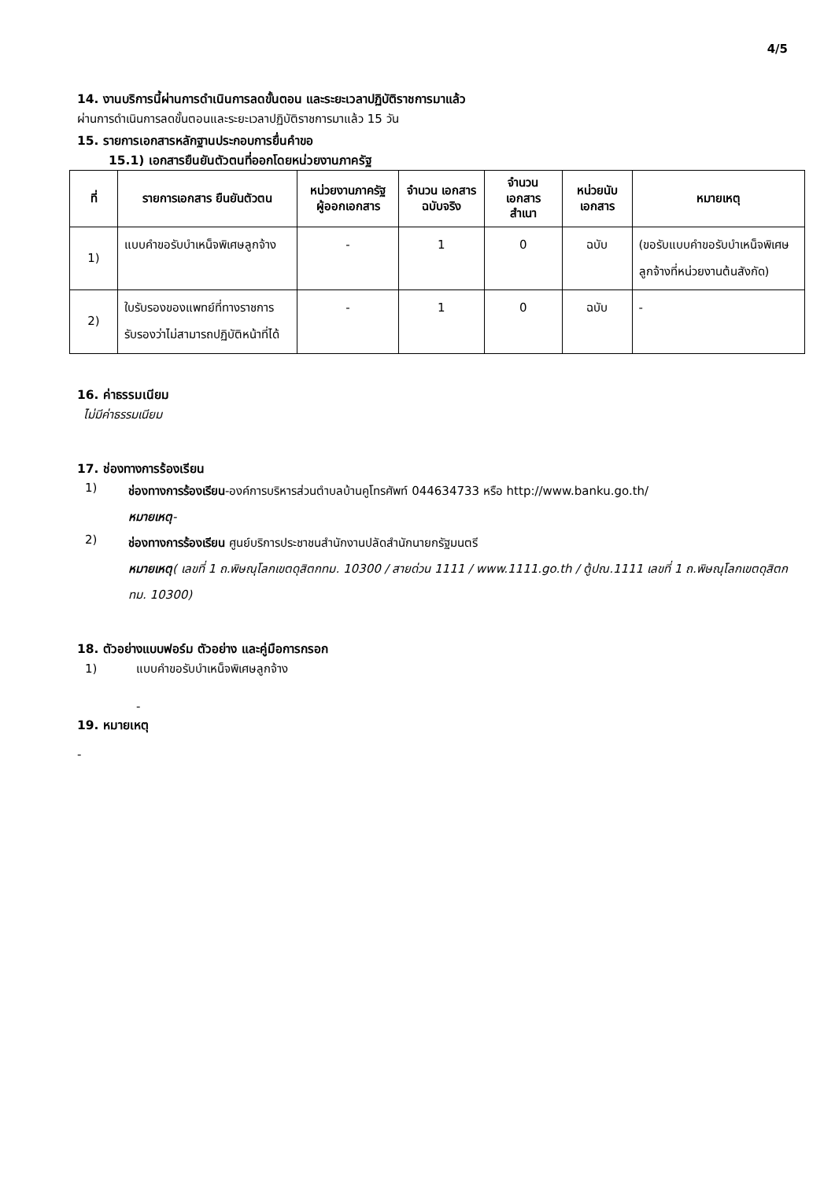4/5
14. งานบริการนี้ผ่านการดำเนินการลดขั้นตอน และระยะเวลาปฏิบัติราชการมาแล้ว
ผ่านการดำเนินการลดขั้นตอนและระยะเวลาปฏิบัติราชการมาแล้ว 15 วัน
15. รายการเอกสารหลักฐานประกอบการยื่นคำขอ
15.1) เอกสารยืนยันตัวตนที่ออกโดยหน่วยงานภาครัฐ
| ที่ | รายการเอกสาร ยืนยันตัวตน | หน่วยงานภาครัฐ ผู้ออกเอกสาร | จำนวน เอกสาร ฉบับจริง | จำนวนเอกสาร สำเนา | หน่วยนับ เอกสาร | หมายเหตุ |
| --- | --- | --- | --- | --- | --- | --- |
| 1) | แบบคำขอรับบำเหน็จพิเศษลูกจ้าง | - | 1 | 0 | ฉบับ | (ขอรับแบบคำขอรับบำเหน็จพิเศษลูกจ้างที่หน่วยงานต้นสังกัด) |
| 2) | ใบรับรองของแพทย์ที่ทางราชการรับรองว่าไม่สามารถปฏิบัติหน้าที่ได้ | - | 1 | 0 | ฉบับ | - |
16. ค่าธรรมเนียม
ไม่มีค่าธรรมเนียม
17. ช่องทางการร้องเรียน
1)
ช่องทางการร้องเรียน-องค์การบริหารส่วนตำบลบ้านคูโทรศัพท์ 044634733 หรือ http://www.banku.go.th/
หมายเหตุ-
2)
ช่องทางการร้องเรียน ศูนย์บริการประชาชนสำนักงานปลัดสำนักนายกรัฐมนตรี
หมายเหตุ( เลขที่ 1 ถ.พิษณุโลกเขตดุสิตกทม. 10300 / สายด่วน 1111 / www.1111.go.th / ตู้ปณ.1111 เลขที่ 1 ถ.พิษณุโลกเขตดุสิตกทม. 10300)
18. ตัวอย่างแบบฟอร์ม ตัวอย่าง และคู่มือการกรอก
1) แบบคำขอรับบำเหน็จพิเศษลูกจ้าง
-
19. หมายเหตุ
-